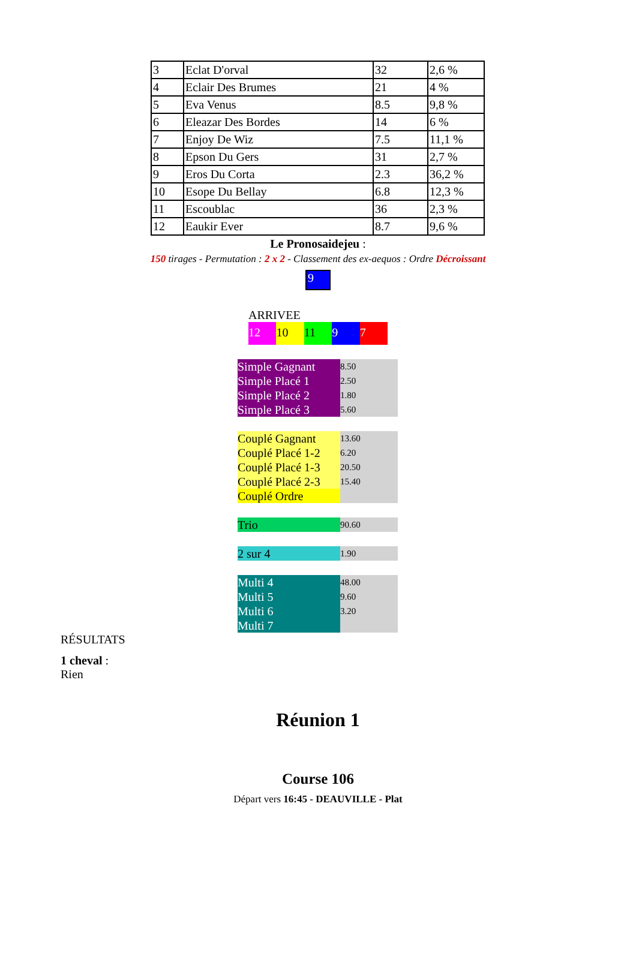| 3 | Eclat D'orval | 32 | 2,6 % |
| 4 | Eclair Des Brumes | 21 | 4 % |
| 5 | Eva Venus | 8.5 | 9,8 % |
| 6 | Eleazar Des Bordes | 14 | 6 % |
| 7 | Enjoy De Wiz | 7.5 | 11,1 % |
| 8 | Epson Du Gers | 31 | 2,7 % |
| 9 | Eros Du Corta | 2.3 | 36,2 % |
| 10 | Esope Du Bellay | 6.8 | 12,3 % |
| 11 | Escoublac | 36 | 2,3 % |
| 12 | Eaukir Ever | 8.7 | 9,6 % |
Le Pronosaidejeu :
150 tirages - Permutation : 2 x 2 - Classement des ex-aequos : Ordre Décroissant
9
ARRIVEE
12 10 11 9 7
| Simple Gagnant | 8.50 |
| Simple Placé 1 | 2.50 |
| Simple Placé 2 | 1.80 |
| Simple Placé 3 | 5.60 |
| Couplé Gagnant | 13.60 |
| Couplé Placé 1-2 | 6.20 |
| Couplé Placé 1-3 | 20.50 |
| Couplé Placé 2-3 | 15.40 |
| Couplé Ordre | |
| Trio | 90.60 |
| 2 sur 4 | 1.90 |
| Multi 4 | 48.00 |
| Multi 5 | 9.60 |
| Multi 6 | 3.20 |
| Multi 7 | |
RÉSULTATS
1 cheval :
Rien
Réunion 1
Course 106
Départ vers 16:45 - DEAUVILLE - Plat